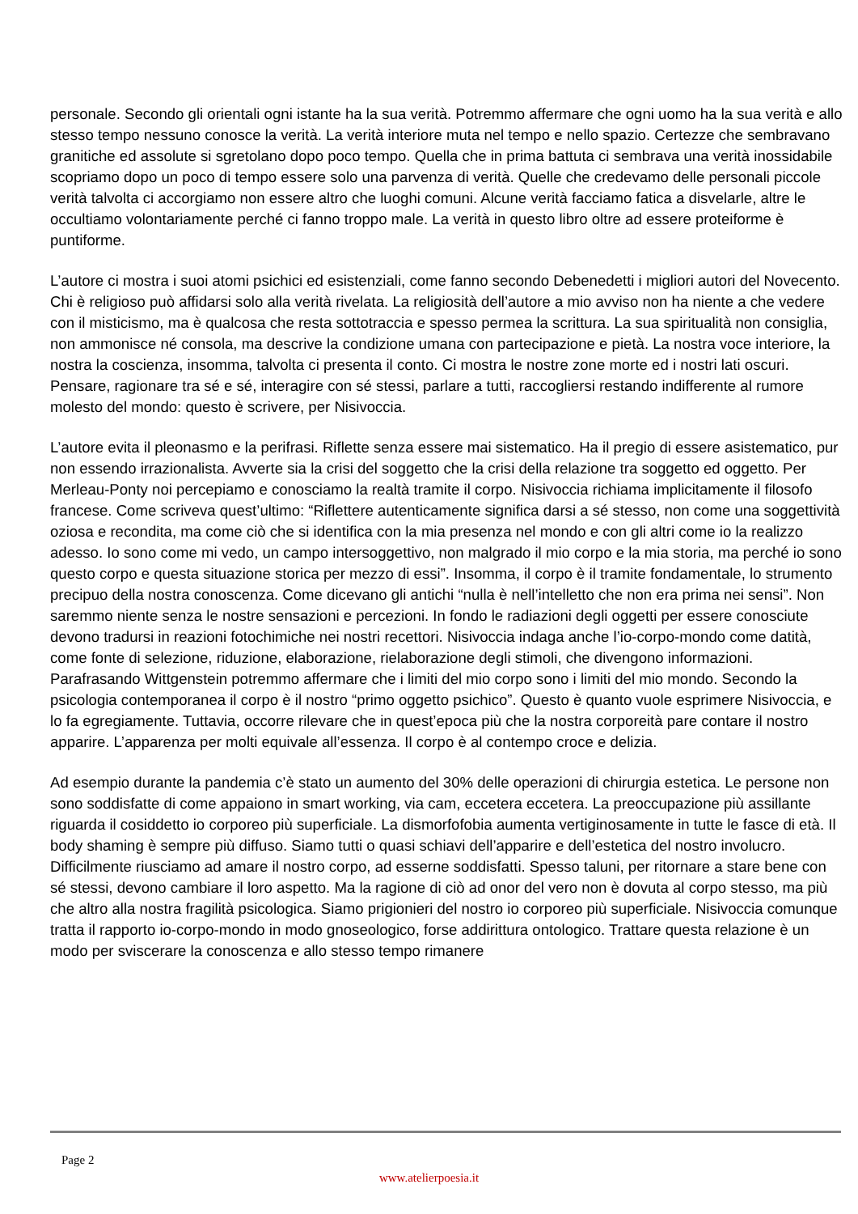personale. Secondo gli orientali ogni istante ha la sua verità. Potremmo affermare che ogni uomo ha la sua verità e allo stesso tempo nessuno conosce la verità. La verità interiore muta nel tempo e nello spazio. Certezze che sembravano granitiche ed assolute si sgretolano dopo poco tempo. Quella che in prima battuta ci sembrava una verità inossidabile scopriamo dopo un poco di tempo essere solo una parvenza di verità. Quelle che credevamo delle personali piccole verità talvolta ci accorgiamo non essere altro che luoghi comuni. Alcune verità facciamo fatica a disvelarle, altre le occultiamo volontariamente perché ci fanno troppo male. La verità in questo libro oltre ad essere proteiforme è puntiforme.
L’autore ci mostra i suoi atomi psichici ed esistenziali, come fanno secondo Debenedetti i migliori autori del Novecento. Chi è religioso può affidarsi solo alla verità rivelata. La religiosità dell’autore a mio avviso non ha niente a che vedere con il misticismo, ma è qualcosa che resta sottotraccia e spesso permea la scrittura. La sua spiritualità non consiglia, non ammonisce né consola, ma descrive la condizione umana con partecipazione e pietà. La nostra voce interiore, la nostra la coscienza, insomma, talvolta ci presenta il conto. Ci mostra le nostre zone morte ed i nostri lati oscuri. Pensare, ragionare tra sé e sé, interagire con sé stessi, parlare a tutti, raccogliersi restando indifferente al rumore molesto del mondo: questo è scrivere, per Nisivoccia.
L’autore evita il pleonasmo e la perifrasi. Riflette senza essere mai sistematico. Ha il pregio di essere asistematico, pur non essendo irrazionalista. Avverte sia la crisi del soggetto che la crisi della relazione tra soggetto ed oggetto. Per Merleau-Ponty noi percepiamo e conosciamo la realtà tramite il corpo. Nisivoccia richiama implicitamente il filosofo francese. Come scriveva quest’ultimo: “Riflettere autenticamente significa darsi a sé stesso, non come una soggettività oziosa e recondita, ma come ciò che si identifica con la mia presenza nel mondo e con gli altri come io la realizzo adesso. Io sono come mi vedo, un campo intersoggettivo, non malgrado il mio corpo e la mia storia, ma perché io sono questo corpo e questa situazione storica per mezzo di essi”. Insomma, il corpo è il tramite fondamentale, lo strumento precipuo della nostra conoscenza. Come dicevano gli antichi “nulla è nell’intelletto che non era prima nei sensi”. Non saremmo niente senza le nostre sensazioni e percezioni. In fondo le radiazioni degli oggetti per essere conosciute devono tradursi in reazioni fotochimiche nei nostri recettori. Nisivoccia indaga anche l’io-corpo-mondo come datità, come fonte di selezione, riduzione, elaborazione, rielaborazione degli stimoli, che divengono informazioni. Parafrasando Wittgenstein potremmo affermare che i limiti del mio corpo sono i limiti del mio mondo. Secondo la psicologia contemporanea il corpo è il nostro “primo oggetto psichico”. Questo è quanto vuole esprimere Nisivoccia, e lo fa egregiamente. Tuttavia, occorre rilevare che in quest’epoca più che la nostra corporeità pare contare il nostro apparire. L’apparenza per molti equivale all’essenza. Il corpo è al contempo croce e delizia.
Ad esempio durante la pandemia c’è stato un aumento del 30% delle operazioni di chirurgia estetica. Le persone non sono soddisfatte di come appaiono in smart working, via cam, eccetera eccetera. La preoccupazione più assillante riguarda il cosiddetto io corporeo più superficiale. La dismorfofobia aumenta vertiginosamente in tutte le fasce di età. Il body shaming è sempre più diffuso. Siamo tutti o quasi schiavi dell’apparire e dell’estetica del nostro involucro. Difficilmente riusciamo ad amare il nostro corpo, ad esserne soddisfatti. Spesso taluni, per ritornare a stare bene con sé stessi, devono cambiare il loro aspetto. Ma la ragione di ciò ad onor del vero non è dovuta al corpo stesso, ma più che altro alla nostra fragilità psicologica. Siamo prigionieri del nostro io corporeo più superficiale. Nisivoccia comunque tratta il rapporto io-corpo-mondo in modo gnoseologico, forse addirittura ontologico. Trattare questa relazione è un modo per sviscerare la conoscenza e allo stesso tempo rimanere
Page 2
www.atelierpoesia.it